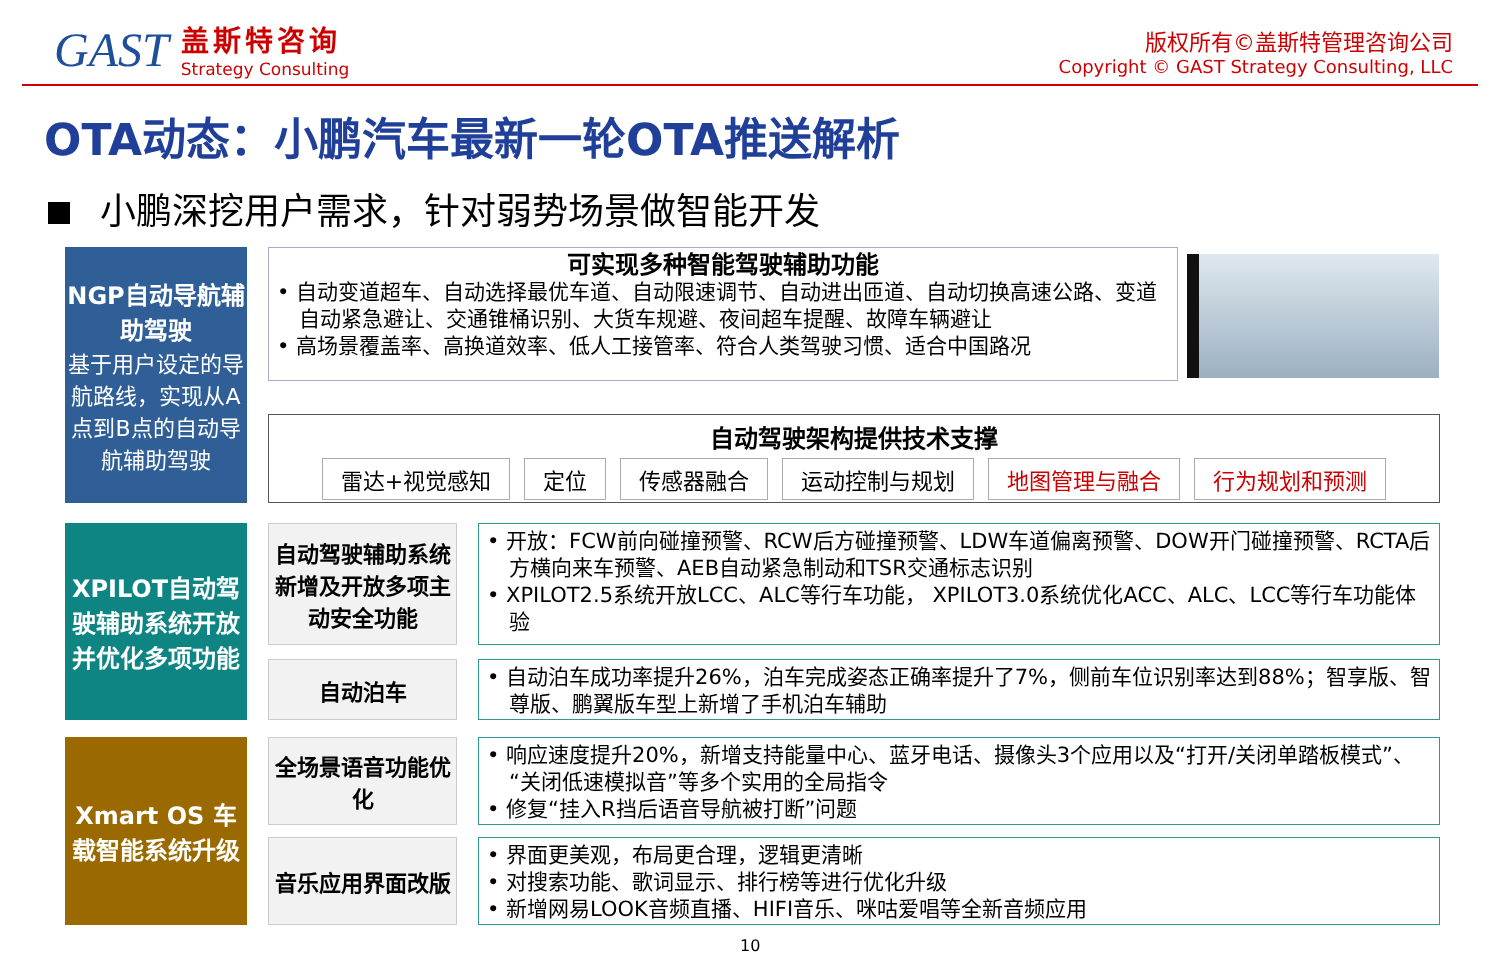GAST
盖斯特咨询
Strategy Consulting
版权所有©盖斯特管理咨询公司
Copyright © GAST Strategy Consulting, LLC
OTA动态：小鹏汽车最新一轮OTA推送解析
小鹏深挖用户需求，针对弱势场景做智能开发
NGP自动导航辅助驾驶
基于用户设定的导航路线，实现从A点到B点的自动导航辅助驾驶
可实现多种智能驾驶辅助功能
• 自动变道超车、自动选择最优车道、自动限速调节、自动进出匝道、自动切换高速公路、变道自动紧急避让、交通锥桶识别、大货车规避、夜间超车提醒、故障车辆避让
• 高场景覆盖率、高换道效率、低人工接管率、符合人类驾驶习惯、适合中国路况
自动驾驶架构提供技术支撑
雷达+视觉感知 定位 传感器融合 运动控制与规划 地图管理与融合 行为规划和预测
XPILOT自动驾驶辅助系统开放并优化多项功能
自动驾驶辅助系统新增及开放多项主动安全功能
• 开放：FCW前向碰撞预警、RCW后方碰撞预警、LDW车道偏离预警、DOW开门碰撞预警、RCTA后方横向来车预警、AEB自动紧急制动和TSR交通标志识别
• XPILOT2.5系统开放LCC、ALC等行车功能， XPILOT3.0系统优化ACC、ALC、LCC等行车功能体验
自动泊车
• 自动泊车成功率提升26%，泊车完成姿态正确率提升了7%，侧前车位识别率达到88%；智享版、智尊版、鹏翼版车型上新增了手机泊车辅助
Xmart OS 车载智能系统升级
全场景语音功能优化
• 响应速度提升20%，新增支持能量中心、蓝牙电话、摄像头3个应用以及“打开/关闭单踏板模式”、“关闭低速模拟音”等多个实用的全局指令
• 修复“挂入R挡后语音导航被打断”问题
音乐应用界面改版
• 界面更美观，布局更合理，逻辑更清晰
• 对搜索功能、歌词显示、排行榜等进行优化升级
• 新增网易LOOK音频直播、HIFI音乐、咪咕爱唱等全新音频应用
10